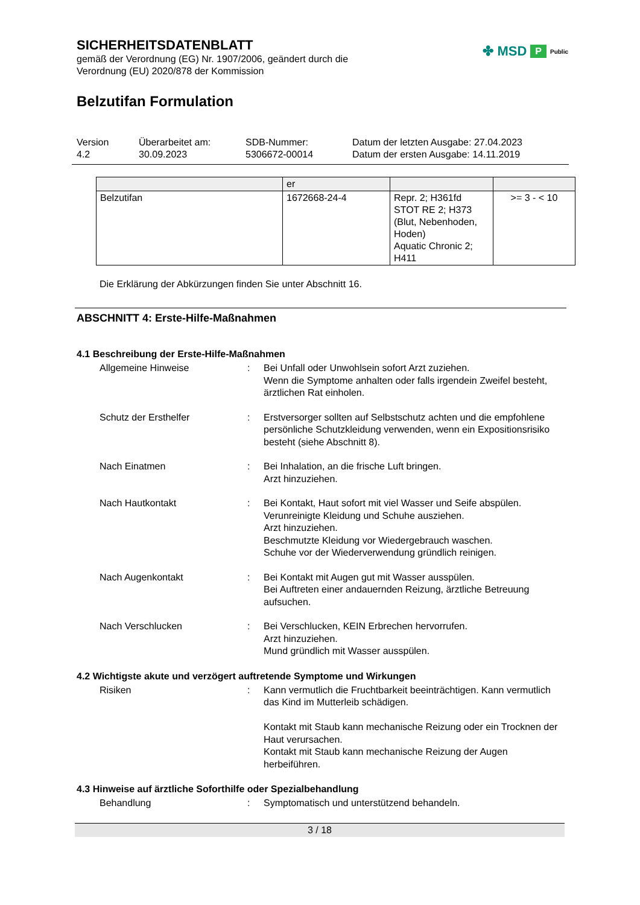SICHERHEITSDATENBLATT
gemäß der Verordnung (EG) Nr. 1907/2006, geändert durch die
Verordnung (EU) 2020/878 der Kommission
✤ MSD P Public
Belzutifan Formulation
Version
4.2
Überarbeitet am:
30.09.2023
SDB-Nummer:
5306672-00014
Datum der letzten Ausgabe: 27.04.2023
Datum der ersten Ausgabe: 14.11.2019
| | er | | |
| Belzutifan | 1672668-24-4 | Repr. 2; H361fd STOT RE 2; H373 (Blut, Nebenhoden, Hoden) Aquatic Chronic 2; H411 | >= 3 - < 10 |
Die Erklärung der Abkürzungen finden Sie unter Abschnitt 16.
ABSCHNITT 4: Erste-Hilfe-Maßnahmen
4.1 Beschreibung der Erste-Hilfe-Maßnahmen
Allgemeine Hinweise : Bei Unfall oder Unwohlsein sofort Arzt zuziehen.
Wenn die Symptome anhalten oder falls irgendein Zweifel besteht, ärztlichen Rat einholen.
Schutz der Ersthelfer : Erstversorger sollten auf Selbstschutz achten und die empfohlene persönliche Schutzkleidung verwenden, wenn ein Expositionsrisiko besteht (siehe Abschnitt 8).
Nach Einatmen : Bei Inhalation, an die frische Luft bringen.
Arzt hinzuziehen.
Nach Hautkontakt : Bei Kontakt, Haut sofort mit viel Wasser und Seife abspülen.
Verunreinigte Kleidung und Schuhe ausziehen.
Arzt hinzuziehen.
Beschmutzte Kleidung vor Wiedergebrauch waschen.
Schuhe vor der Wiederverwendung gründlich reinigen.
Nach Augenkontakt : Bei Kontakt mit Augen gut mit Wasser ausspülen.
Bei Auftreten einer andauernden Reizung, ärztliche Betreuung aufsuchen.
Nach Verschlucken : Bei Verschlucken, KEIN Erbrechen hervorrufen.
Arzt hinzuziehen.
Mund gründlich mit Wasser ausspülen.
4.2 Wichtigste akute und verzögert auftretende Symptome und Wirkungen
Risiken : Kann vermutlich die Fruchtbarkeit beeinträchtigen. Kann vermutlich das Kind im Mutterleib schädigen.
Kontakt mit Staub kann mechanische Reizung oder ein Trocknen der Haut verursachen.
Kontakt mit Staub kann mechanische Reizung der Augen herbeiführen.
4.3 Hinweise auf ärztliche Soforthilfe oder Spezialbehandlung
Behandlung : Symptomatisch und unterstützend behandeln.
3 / 18